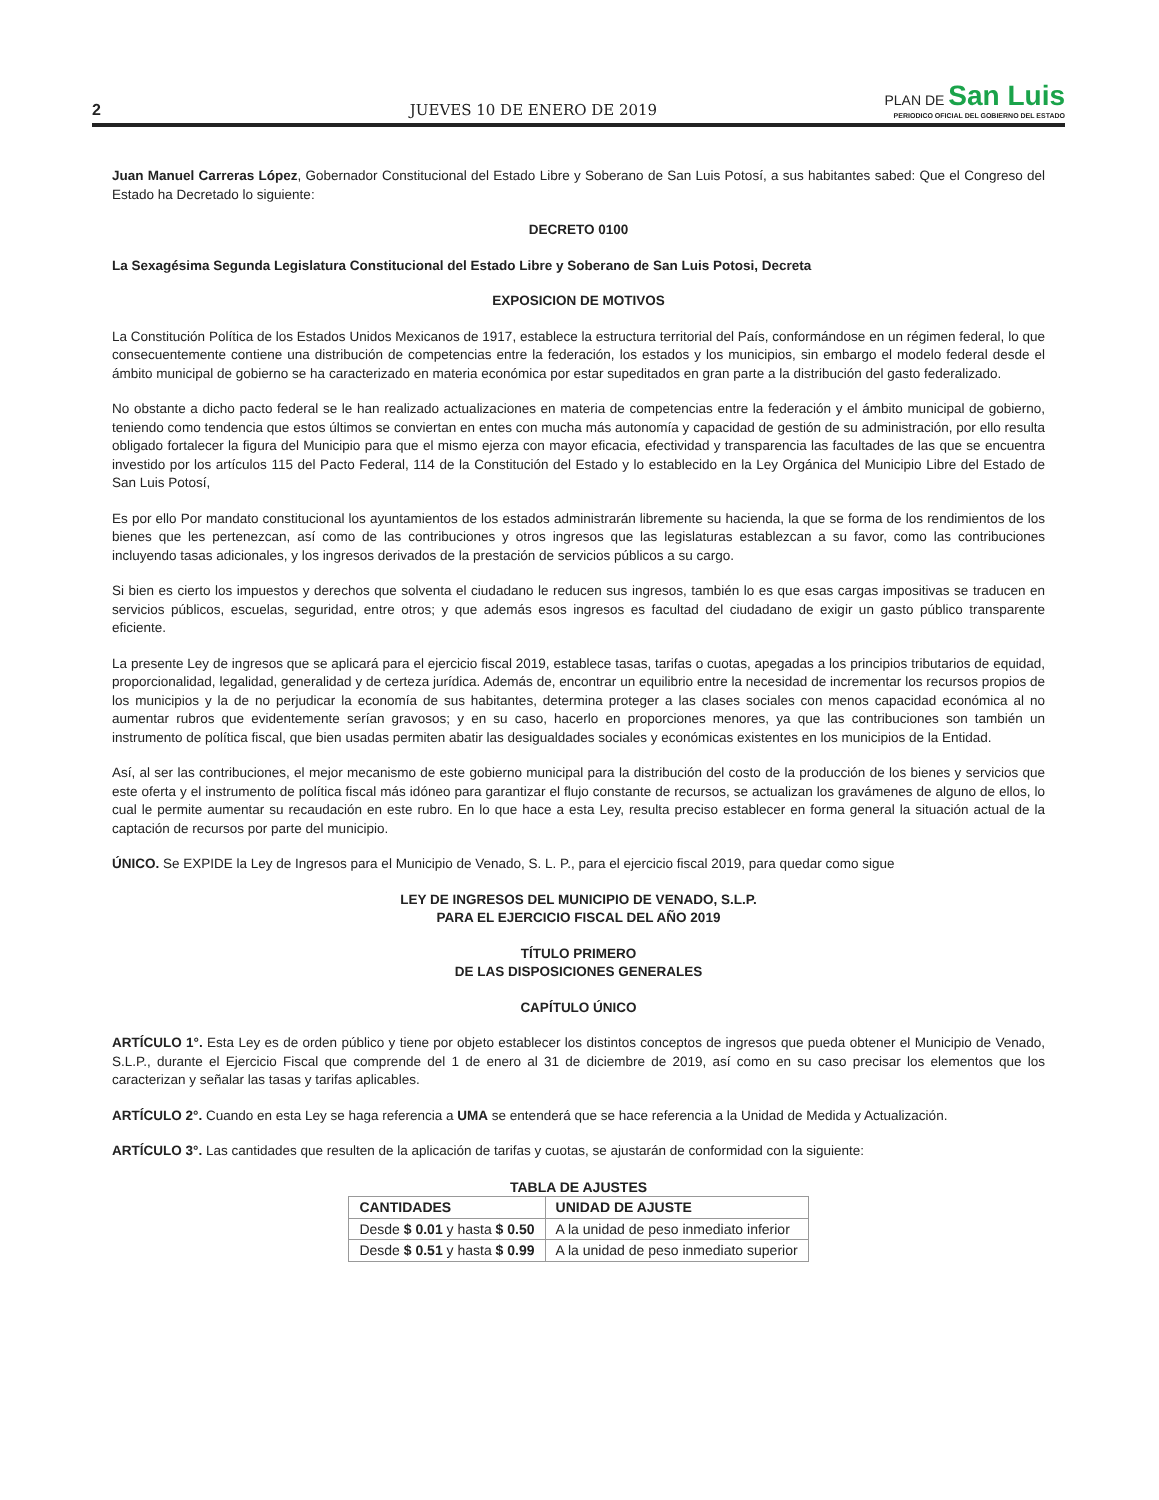2
JUEVES 10 DE ENERO DE 2019
PLAN DE San Luis
PERIODICO OFICIAL DEL GOBIERNO DEL ESTADO
Juan Manuel Carreras López, Gobernador Constitucional del Estado Libre y Soberano de San Luis Potosí, a sus habitantes sabed: Que el Congreso del Estado ha Decretado lo siguiente:
DECRETO 0100
La Sexagésima Segunda Legislatura Constitucional del Estado Libre y Soberano de San Luis Potosi, Decreta
EXPOSICION DE MOTIVOS
La Constitución Política de los Estados Unidos Mexicanos de 1917, establece la estructura territorial del País, conformándose en un régimen federal, lo que consecuentemente contiene una distribución de competencias entre la federación, los estados y los municipios, sin embargo el modelo federal desde el ámbito municipal de gobierno se ha caracterizado en materia económica por estar supeditados en gran parte a la distribución del gasto federalizado.
No obstante a dicho pacto federal se le han realizado actualizaciones en materia de competencias entre la federación y el ámbito municipal de gobierno, teniendo como tendencia que estos últimos se conviertan en entes con mucha más autonomía y capacidad de gestión de su administración, por ello resulta obligado fortalecer la figura del Municipio para que el mismo ejerza con mayor eficacia, efectividad y transparencia las facultades de las que se encuentra investido por los artículos 115 del Pacto Federal, 114 de la Constitución del Estado y lo establecido en la Ley Orgánica del Municipio Libre del Estado de San Luis Potosí,
Es por ello Por mandato constitucional los ayuntamientos de los estados administrarán libremente su hacienda, la que se forma de los rendimientos de los bienes que les pertenezcan, así como de las contribuciones y otros ingresos que las legislaturas establezcan a su favor, como las contribuciones incluyendo tasas adicionales, y los ingresos derivados de la prestación de servicios públicos a su cargo.
Si bien es cierto los impuestos y derechos que solventa el ciudadano le reducen sus ingresos, también lo es que esas cargas impositivas se traducen en servicios públicos, escuelas, seguridad, entre otros; y que además esos ingresos es facultad del ciudadano de exigir un gasto público transparente eficiente.
La presente Ley de ingresos que se aplicará para el ejercicio fiscal 2019, establece tasas, tarifas o cuotas, apegadas a los principios tributarios de equidad, proporcionalidad, legalidad, generalidad y de certeza jurídica. Además de, encontrar un equilibrio entre la necesidad de incrementar los recursos propios de los municipios y la de no perjudicar la economía de sus habitantes, determina proteger a las clases sociales con menos capacidad económica al no aumentar rubros que evidentemente serían gravosos; y en su caso, hacerlo en proporciones menores, ya que las contribuciones son también un instrumento de política fiscal, que bien usadas permiten abatir las desigualdades sociales y económicas existentes en los municipios de la Entidad.
Así, al ser las contribuciones, el mejor mecanismo de este gobierno municipal para la distribución del costo de la producción de los bienes y servicios que este oferta y el instrumento de política fiscal más idóneo para garantizar el flujo constante de recursos, se actualizan los gravámenes de alguno de ellos, lo cual le permite aumentar su recaudación en este rubro. En lo que hace a esta Ley, resulta preciso establecer en forma general la situación actual de la captación de recursos por parte del municipio.
ÚNICO. Se EXPIDE la Ley de Ingresos para el Municipio de Venado, S. L. P., para el ejercicio fiscal 2019, para quedar como sigue
LEY DE INGRESOS DEL MUNICIPIO DE VENADO, S.L.P.
PARA EL EJERCICIO FISCAL DEL AÑO 2019
TÍTULO PRIMERO
DE LAS DISPOSICIONES GENERALES
CAPÍTULO ÚNICO
ARTÍCULO 1°. Esta Ley es de orden público y tiene por objeto establecer los distintos conceptos de ingresos que pueda obtener el Municipio de Venado, S.L.P., durante el Ejercicio Fiscal que comprende del 1 de enero al 31 de diciembre de 2019, así como en su caso precisar los elementos que los caracterizan y señalar las tasas y tarifas aplicables.
ARTÍCULO 2°. Cuando en esta Ley se haga referencia a UMA se entenderá que se hace referencia a la Unidad de Medida y Actualización.
ARTÍCULO 3°. Las cantidades que resulten de la aplicación de tarifas y cuotas, se ajustarán de conformidad con la siguiente:
TABLA DE AJUSTES
| CANTIDADES | UNIDAD DE AJUSTE |
| --- | --- |
| Desde $ 0.01 y hasta $ 0.50 | A la unidad de peso inmediato inferior |
| Desde $ 0.51 y hasta $ 0.99 | A la unidad de peso inmediato superior |